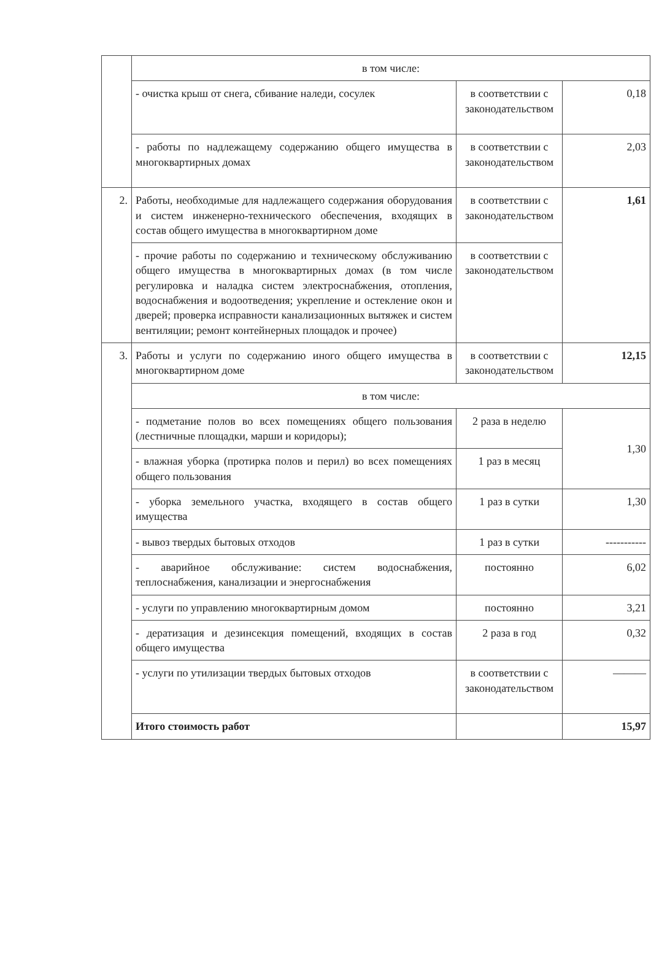| | в том числе: | | |
| | - очистка крыш от снега, сбивание наледи, сосулек | в соответствии с законодательством | 0,18 |
| | - работы по надлежащему содержанию общего имущества в многоквартирных домах | в соответствии с законодательством | 2,03 |
| 2. | Работы, необходимые для надлежащего содержания оборудования и систем инженерно-технического обеспечения, входящих в состав общего имущества в многоквартирном доме | в соответствии с законодательством | 1,61 |
| | - прочие работы по содержанию и техническому обслуживанию общего имущества в многоквартирных домах (в том числе регулировка и наладка систем электроснабжения, отопления, водоснабжения и водоотведения; укрепление и остекление окон и дверей; проверка исправности канализационных вытяжек и систем вентиляции; ремонт контейнерных площадок и прочее) | в соответствии с законодательством | |
| 3. | Работы и услуги по содержанию иного общего имущества в многоквартирном доме | в соответствии с законодательством | 12,15 |
| | в том числе: | | |
| | - подметание полов во всех помещениях общего пользования (лестничные площадки, марши и коридоры); | 2 раза в неделю | 1,30 |
| | - влажная уборка (протирка полов и перил) во всех помещениях общего пользования | 1 раз в месяц | |
| | - уборка земельного участка, входящего в состав общего имущества | 1 раз в сутки | 1,30 |
| | - вывоз твердых бытовых отходов | 1 раз в сутки | ----------- |
| | - аварийное обслуживание: систем водоснабжения, теплоснабжения, канализации и энергоснабжения | постоянно | 6,02 |
| | - услуги по управлению многоквартирным домом | постоянно | 3,21 |
| | - дератизация и дезинсекция помещений, входящих в состав общего имущества | 2 раза в год | 0,32 |
| | - услуги по утилизации твердых бытовых отходов | в соответствии с законодательством | ——— |
| | Итого стоимость работ | | 15,97 |